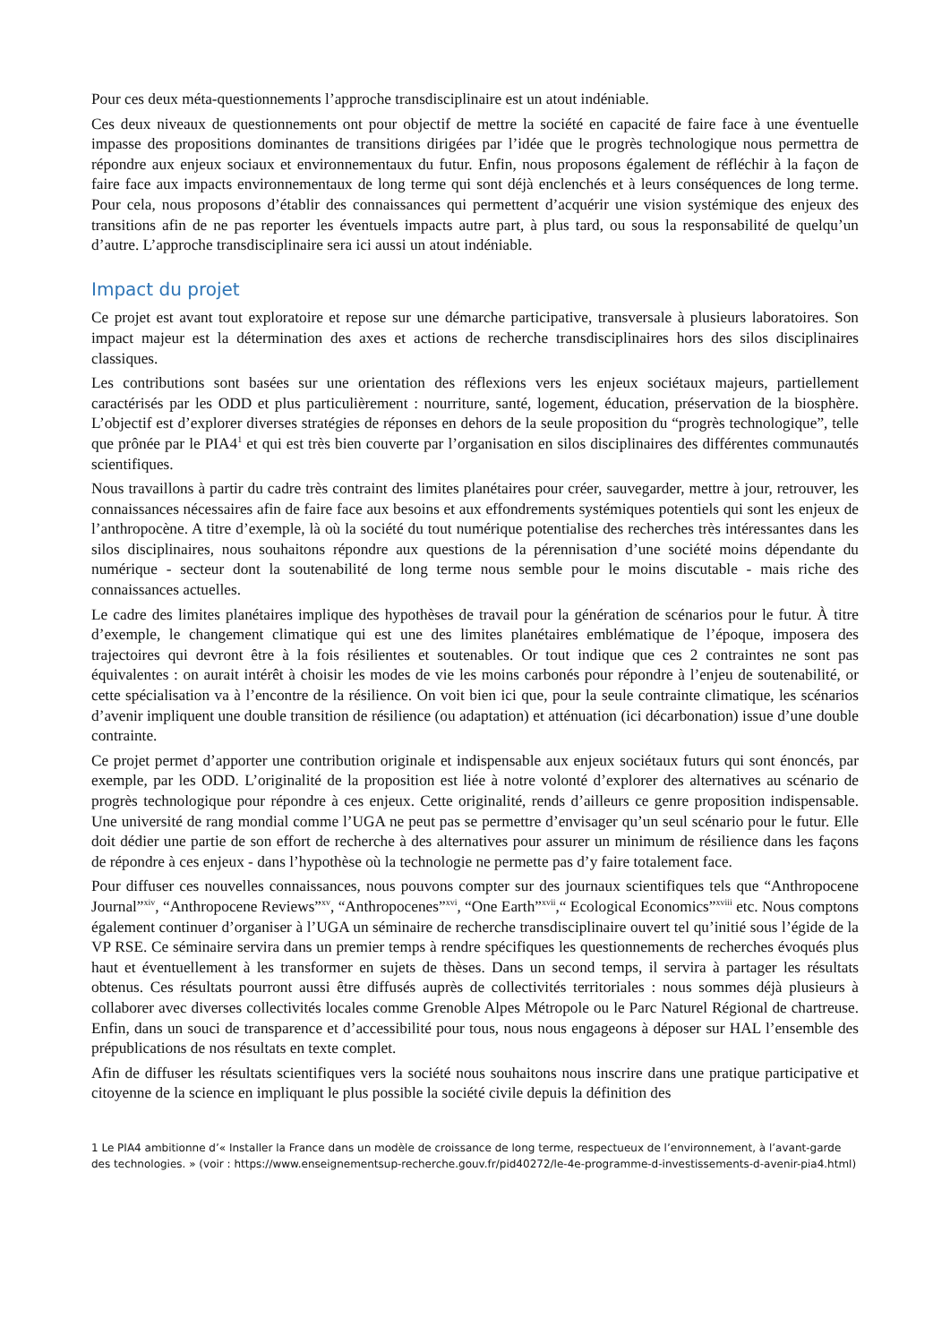Pour ces deux méta-questionnements l’approche transdisciplinaire est un atout indéniable.
Ces deux niveaux de questionnements ont pour objectif de mettre la société en capacité de faire face à une éventuelle impasse des propositions dominantes de transitions dirigées par l’idée que le progrès technologique nous permettra de répondre aux enjeux sociaux et environnementaux du futur. Enfin, nous proposons également de réfléchir à la façon de faire face aux impacts environnementaux de long terme qui sont déjà enclenchés et à leurs conséquences de long terme. Pour cela, nous proposons d’établir des connaissances qui permettent d’acquérir une vision systémique des enjeux des transitions afin de ne pas reporter les éventuels impacts autre part, à plus tard, ou sous la responsabilité de quelqu’un d’autre. L’approche transdisciplinaire sera ici aussi un atout indéniable.
Impact du projet
Ce projet est avant tout exploratoire et repose sur une démarche participative, transversale à plusieurs laboratoires. Son impact majeur est la détermination des axes et actions de recherche transdisciplinaires hors des silos disciplinaires classiques.
Les contributions sont basées sur une orientation des réflexions vers les enjeux sociétaux majeurs, partiellement caractérisés par les ODD et plus particulièrement : nourriture, santé, logement, éducation, préservation de la biosphère. L’objectif est d’explorer diverses stratégies de réponses en dehors de la seule proposition du “progrès technologique”, telle que prônée par le PIA4<sup>1</sup> et qui est très bien couverte par l’organisation en silos disciplinaires des différentes communautés scientifiques.
Nous travaillons à partir du cadre très contraint des limites planétaires pour créer, sauvegarder, mettre à jour, retrouver, les connaissances nécessaires afin de faire face aux besoins et aux effondrements systémiques potentiels qui sont les enjeux de l’anthropocène. A titre d’exemple, là où la société du tout numérique potentialise des recherches très intéressantes dans les silos disciplinaires, nous souhaitons répondre aux questions de la pérennisation d’une société moins dépendante du numérique - secteur dont la soutenabilité de long terme nous semble pour le moins discutable - mais riche des connaissances actuelles.
Le cadre des limites planétaires implique des hypothèses de travail pour la génération de scénarios pour le futur. À titre d’exemple, le changement climatique qui est une des limites planétaires emblématique de l’époque, imposera des trajectoires qui devront être à la fois résilientes et soutenables. Or tout indique que ces 2 contraintes ne sont pas équivalentes : on aurait intérêt à choisir les modes de vie les moins carbonés pour répondre à l’enjeu de soutenabilité, or cette spécialisation va à l’encontre de la résilience. On voit bien ici que, pour la seule contrainte climatique, les scénarios d’avenir impliquent une double transition de résilience (ou adaptation) et atténuation (ici décarbonation) issue d’une double contrainte.
Ce projet permet d’apporter une contribution originale et indispensable aux enjeux sociétaux futurs qui sont énoncés, par exemple, par les ODD. L’originalité de la proposition est liée à notre volonté d’explorer des alternatives au scénario de progrès technologique pour répondre à ces enjeux. Cette originalité, rends d’ailleurs ce genre proposition indispensable. Une université de rang mondial comme l’UGA ne peut pas se permettre d’envisager qu’un seul scénario pour le futur. Elle doit dédier une partie de son effort de recherche à des alternatives pour assurer un minimum de résilience dans les façons de répondre à ces enjeux - dans l’hypothèse où la technologie ne permette pas d’y faire totalement face.
Pour diffuser ces nouvelles connaissances, nous pouvons compter sur des journaux scientifiques tels que “Anthropocene Journal”<sup>xiv</sup>, “Anthropocene Reviews”<sup>xv</sup>, “Anthropocenes”<sup>xvi</sup>, “One Earth”<sup>xvii</sup>,“ Ecological Economics”<sup>xviii</sup> etc. Nous comptons également continuer d’organiser à l’UGA un séminaire de recherche transdisciplinaire ouvert tel qu’initié sous l’égide de la VP RSE. Ce séminaire servira dans un premier temps à rendre spécifiques les questionnements de recherches évoqués plus haut et éventuellement à les transformer en sujets de thèses. Dans un second temps, il servira à partager les résultats obtenus. Ces résultats pourront aussi être diffusés auprès de collectivités territoriales : nous sommes déjà plusieurs à collaborer avec diverses collectivités locales comme Grenoble Alpes Métropole ou le Parc Naturel Régional de chartreuse. Enfin, dans un souci de transparence et d’accessibilité pour tous, nous nous engageons à déposer sur HAL l’ensemble des prépublications de nos résultats en texte complet.
Afin de diffuser les résultats scientifiques vers la société nous souhaitons nous inscrire dans une pratique participative et citoyenne de la science en impliquant le plus possible la société civile depuis la définition des
1 Le PIA4 ambitionne d’« Installer la France dans un modèle de croissance de long terme, respectueux de l’environnement, à l’avant-garde des technologies. » (voir : https://www.enseignementsup-recherche.gouv.fr/pid40272/le-4e-programme-d-investissements-d-avenir-pia4.html)